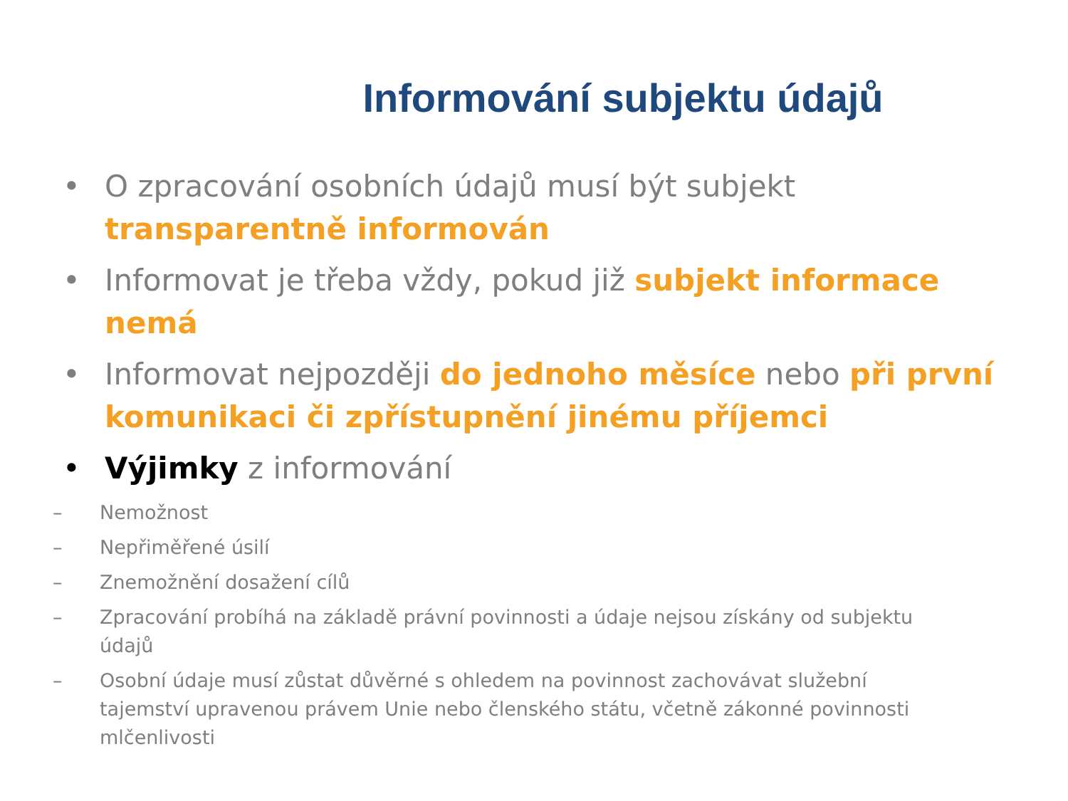Informování subjektu údajů
• O zpracování osobních údajů musí být subjekt transparentně informován
• Informovat je třeba vždy, pokud již subjekt informace nemá
• Informovat nejpozději do jednoho měsíce nebo při první komunikaci či zpřístupnění jinému příjemci
• Výjimky z informování
– Nemožnost
– Nepřiměřené úsilí
– Znemožnění dosažení cílů
– Zpracování probíhá na základě právní povinnosti a údaje nejsou získány od subjektu údajů
– Osobní údaje musí zůstat důvěrné s ohledem na povinnost zachovávat služební tajemství upravenou právem Unie nebo členského státu, včetně zákonné povinnosti mlčenlivosti